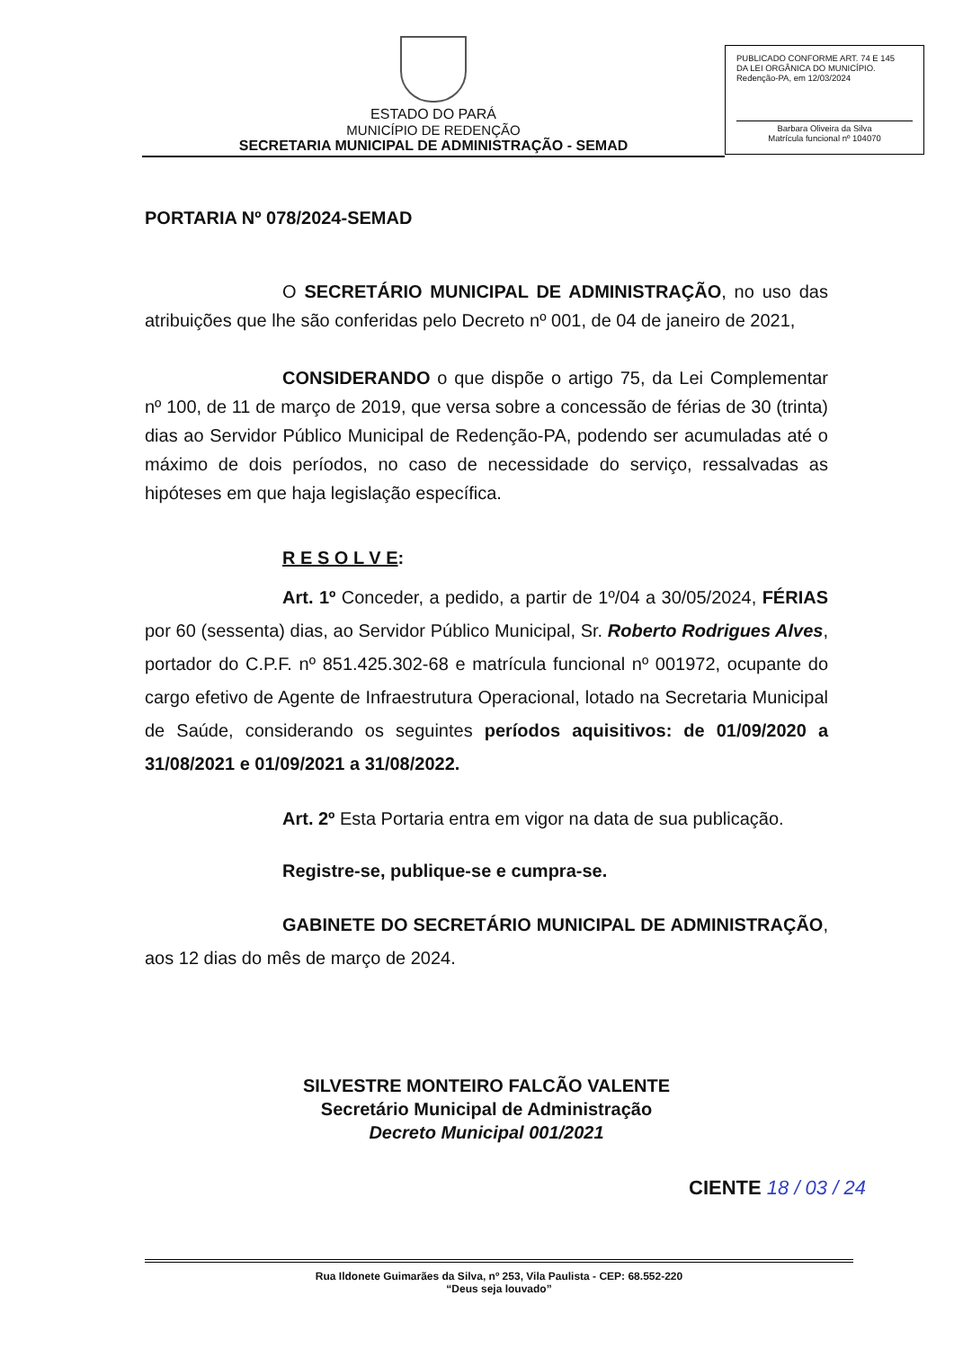ESTADO DO PARÁ
MUNICÍPIO DE REDENÇÃO
SECRETARIA MUNICIPAL DE ADMINISTRAÇÃO - SEMAD
PUBLICADO CONFORME ART. 74 E 145
DA LEI ORGÂNICA DO MUNICÍPIO.
Redenção-PA, em 12/03/2024
Barbara Oliveira da Silva
Matrícula funcional nº 104070
PORTARIA Nº 078/2024-SEMAD
O SECRETÁRIO MUNICIPAL DE ADMINISTRAÇÃO, no uso das atribuições que lhe são conferidas pelo Decreto nº 001, de 04 de janeiro de 2021,
CONSIDERANDO o que dispõe o artigo 75, da Lei Complementar nº 100, de 11 de março de 2019, que versa sobre a concessão de férias de 30 (trinta) dias ao Servidor Público Municipal de Redenção-PA, podendo ser acumuladas até o máximo de dois períodos, no caso de necessidade do serviço, ressalvadas as hipóteses em que haja legislação específica.
R E S O L V E:
Art. 1º Conceder, a pedido, a partir de 1º/04 a 30/05/2024, FÉRIAS por 60 (sessenta) dias, ao Servidor Público Municipal, Sr. Roberto Rodrigues Alves, portador do C.P.F. nº 851.425.302-68 e matrícula funcional nº 001972, ocupante do cargo efetivo de Agente de Infraestrutura Operacional, lotado na Secretaria Municipal de Saúde, considerando os seguintes períodos aquisitivos: de 01/09/2020 a 31/08/2021 e 01/09/2021 a 31/08/2022.
Art. 2º Esta Portaria entra em vigor na data de sua publicação.
Registre-se, publique-se e cumpra-se.
GABINETE DO SECRETÁRIO MUNICIPAL DE ADMINISTRAÇÃO, aos 12 dias do mês de março de 2024.
SILVESTRE MONTEIRO FALCÃO VALENTE
Secretário Municipal de Administração
Decreto Municipal 001/2021
CIENTE 18 / 03 / 24
Rua Ildonete Guimarães da Silva, nº 253, Vila Paulista - CEP: 68.552-220
“Deus seja louvado”